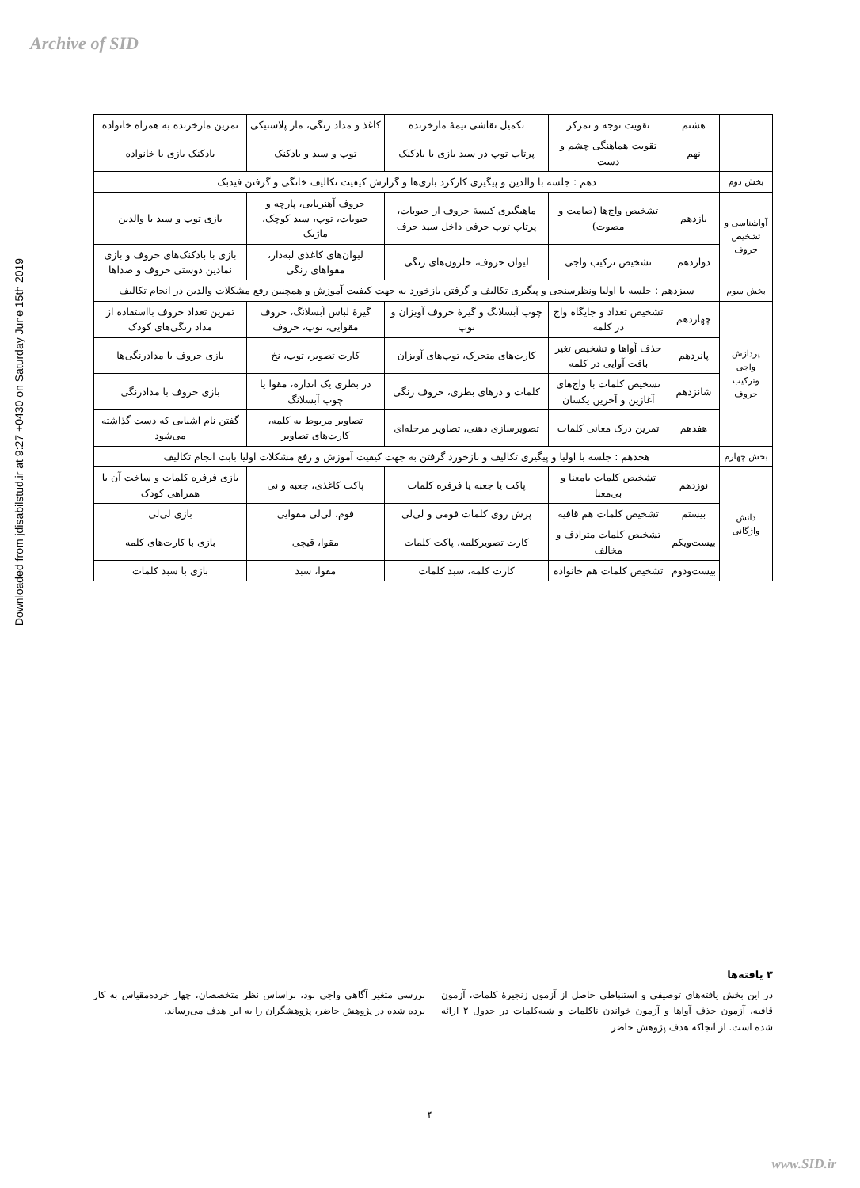Archive of SID
Downloaded from jdisabilstud.ir at 9:27 +0430 on Saturday June 15th 2019
| | هشتم | تقویت توجه و تمرکز | تکمیل نقاشی نیمهٔ مارخزنده | کاغذ و مداد رنگی، مار پلاستیکی | تمرین مارخزنده به همراه خانواده |
| | نهم | تقویت هماهنگی چشم و دست | پرتاب توپ در سبد بازی با بادکنک | توپ و سبد و بادکنک | بادکنک بازی با خانواده |
| بخش دوم | دهم : جلسه با والدین و پیگیری کارکرد بازی‌ها و گزارش کیفیت تکالیف خانگی و گرفتن فیدبک | | | | |
| آواشناسی و تشخیص حروف | یازدهم | تشخیص واج‌ها (صامت و مصوت) | ماهیگیری کیسهٔ حروف از حبوبات، پرتاپ توپ حرفی داخل سبد حرف | حروف آهنربایی، پارچه و حبوبات، توپ، سبد کوچک، ماژیک | بازی توپ و سبد با والدین |
| | دوازدهم | تشخیص ترکیب واجی | لیوان حروف، حلزون‌های رنگی | لیوان‌های کاغذی لبه‌دار، مقواهای رنگی | بازی با بادکنک‌های حروف و بازی نمادین دوستی حروف و صداها |
| بخش سوم | سیزدهم : جلسه با اولیا ونظرسنجی و پیگیری تکالیف و گرفتن بازخورد به جهت کیفیت آموزش و همچنین رفع مشکلات والدین در انجام تکالیف | | | | |
| پردازش واجی وترکیب حروف | چهاردهم | تشخیص تعداد و جایگاه واج در کلمه | چوب آبسلانگ و گیرهٔ حروف آویزان و توپ | گیرهٔ لباس آبسلانگ، حروف مقوایی، توپ، حروف | تمرین تعداد حروف بااستفاده از مداد رنگی‌های کودک |
| | پانزدهم | حذف آواها و تشخیص تغیر بافت آوایی در کلمه | کارت‌های متحرک، توپ‌های آویزان | کارت تصویر، توپ، نخ | بازی حروف با مدادرنگی‌ها |
| | شانزدهم | تشخیص کلمات با واج‌های آغازین و آخرین یکسان | کلمات و درهای بطری، حروف رنگی | در بطری یک اندازه، مقوا یا چوب آبسلانگ | بازی حروف با مدادرنگی |
| | هفدهم | تمرین درک معانی کلمات | تصویرسازی ذهنی، تصاویر مرحله‌ای | تصاویر مربوط به کلمه، کارت‌های تصاویر | گفتن نام اشیایی که دست گذاشته می‌شود |
| بخش چهارم | هجدهم : جلسه با اولیا و پیگیری تکالیف و بازخورد گرفتن به جهت کیفیت آموزش و رفع مشکلات اولیا بابت انجام تکالیف | | | | |
| دانش واژگانی | نوزدهم | تشخیص کلمات بامعنا و بی‌معنا | پاکت یا جعبه یا فرفره کلمات | پاکت کاغذی، جعبه و نی | بازی فرفره کلمات و ساخت آن با همراهی کودک |
| | بیستم | تشخیص کلمات هم قافیه | پرش روی کلمات فومی و لی‌لی | فوم، لی‌لی مقوایی | بازی لی‌لی |
| | بیست‌ویکم | تشخیص کلمات مترادف و مخالف | کارت تصویرکلمه، پاکت کلمات | مقوا، قیچی | بازی با کارت‌های کلمه |
| | بیست‌ودوم | تشخیص کلمات هم خانواده | کارت کلمه، سبد کلمات | مقوا، سبد | بازی با سبد کلمات |
۳ یافته‌ها
در این بخش یافته‌های توصیفی و استنباطی حاصل از آزمون زنجیرهٔ کلمات، آزمون قافیه، آزمون حذف آواها و آزمون خواندن ناکلمات و شبه‌کلمات در جدول ۲ ارائه شده است. از آنجاکه هدف پژوهش حاضر
بررسی متغیر آگاهی واجی بود، براساس نظر متخصصان، چهار خرده‌مقیاس به کار برده شده در پژوهش حاضر، پژوهشگران را به این هدف می‌رساند.
۴
www.SID.ir